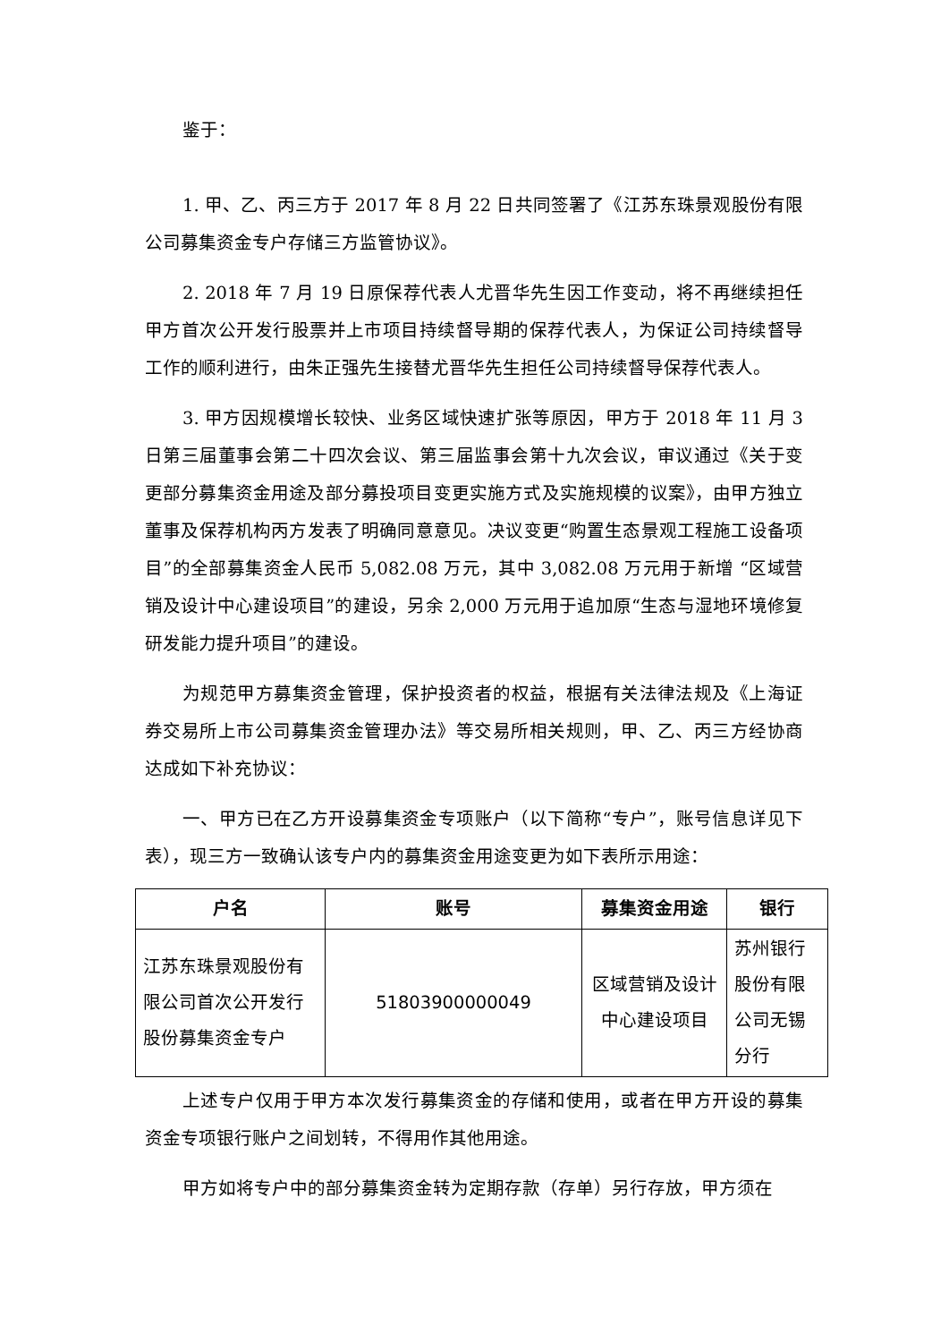鉴于：
1. 甲、乙、丙三方于 2017 年 8 月 22 日共同签署了《江苏东珠景观股份有限公司募集资金专户存储三方监管协议》。
2. 2018 年 7 月 19 日原保荐代表人尤晋华先生因工作变动，将不再继续担任甲方首次公开发行股票并上市项目持续督导期的保荐代表人，为保证公司持续督导工作的顺利进行，由朱正强先生接替尤晋华先生担任公司持续督导保荐代表人。
3. 甲方因规模增长较快、业务区域快速扩张等原因，甲方于 2018 年 11 月 3 日第三届董事会第二十四次会议、第三届监事会第十九次会议，审议通过《关于变更部分募集资金用途及部分募投项目变更实施方式及实施规模的议案》，由甲方独立董事及保荐机构丙方发表了明确同意意见。决议变更“购置生态景观工程施工设备项目”的全部募集资金人民币 5,082.08 万元，其中 3,082.08 万元用于新增 “区域营销及设计中心建设项目”的建设，另余 2,000 万元用于追加原“生态与湿地环境修复研发能力提升项目”的建设。
为规范甲方募集资金管理，保护投资者的权益，根据有关法律法规及《上海证券交易所上市公司募集资金管理办法》等交易所相关规则，甲、乙、丙三方经协商达成如下补充协议：
一、甲方已在乙方开设募集资金专项账户（以下简称“专户”，账号信息详见下表），现三方一致确认该专户内的募集资金用途变更为如下表所示用途：
| 户名 | 账号 | 募集资金用途 | 银行 |
| --- | --- | --- | --- |
| 江苏东珠景观股份有限公司首次公开发行股份募集资金专户 | 51803900000049 | 区域营销及设计中心建设项目 | 苏州银行股份有限公司无锡分行 |
上述专户仅用于甲方本次发行募集资金的存储和使用，或者在甲方开设的募集资金专项银行账户之间划转，不得用作其他用途。
甲方如将专户中的部分募集资金转为定期存款（存单）另行存放，甲方须在